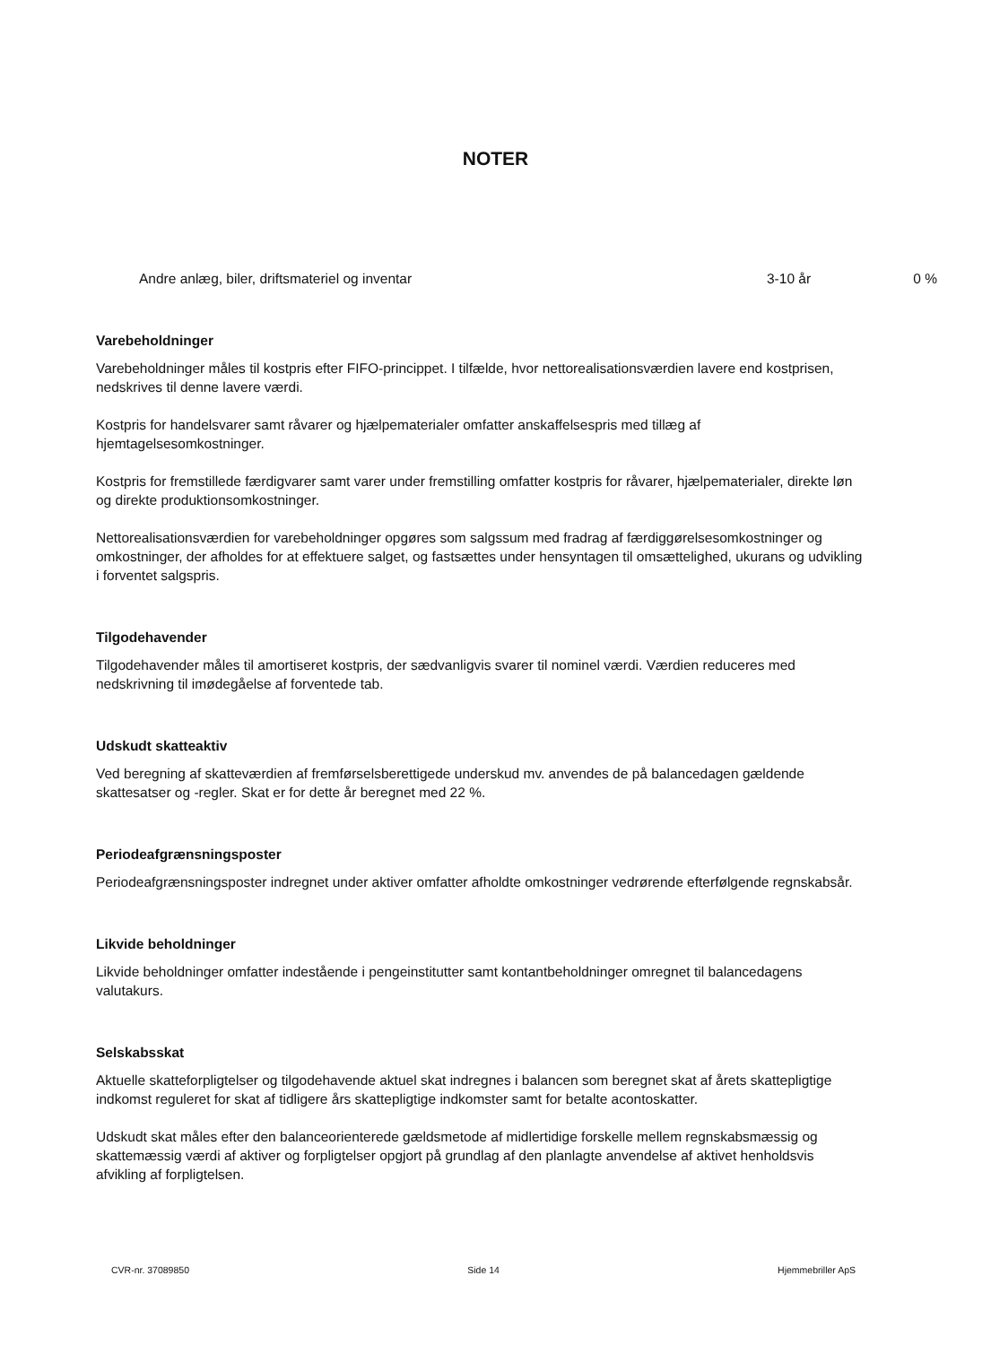NOTER
| Andre anlæg, biler, driftsmateriel og inventar | 3-10 år | 0 % |
Varebeholdninger
Varebeholdninger måles til kostpris efter FIFO-princippet. I tilfælde, hvor nettorealisationsværdien lavere end kostprisen, nedskrives til denne lavere værdi.
Kostpris for handelsvarer samt råvarer og hjælpematerialer omfatter anskaffelsespris med tillæg af hjemtagelsesomkostninger.
Kostpris for fremstillede færdigvarer samt varer under fremstilling omfatter kostpris for råvarer, hjælpematerialer, direkte løn og direkte produktionsomkostninger.
Nettorealisationsværdien for varebeholdninger opgøres som salgssum med fradrag af færdiggørelsesomkostninger og omkostninger, der afholdes for at effektuere salget, og fastsættes under hensyntagen til omsættelighed, ukurans og udvikling i forventet salgspris.
Tilgodehavender
Tilgodehavender måles til amortiseret kostpris, der sædvanligvis svarer til nominel værdi. Værdien reduceres med nedskrivning til imødegåelse af forventede tab.
Udskudt skatteaktiv
Ved beregning af skatteværdien af fremførselsberettigede underskud mv. anvendes de på balancedagen gældende skattesatser og -regler. Skat er for dette år beregnet med 22 %.
Periodeafgrænsningsposter
Periodeafgrænsningsposter indregnet under aktiver omfatter afholdte omkostninger vedrørende efterfølgende regnskabsår.
Likvide beholdninger
Likvide beholdninger omfatter indestående i pengeinstitutter samt kontantbeholdninger omregnet til balancedagens valutakurs.
Selskabsskat
Aktuelle skatteforpligtelser og tilgodehavende aktuel skat indregnes i balancen som beregnet skat af årets skattepligtige indkomst reguleret for skat af tidligere års skattepligtige indkomster samt for betalte acontoskatter.
Udskudt skat måles efter den balanceorienterede gældsmetode af midlertidige forskelle mellem regnskabsmæssig og skattemæssig værdi af aktiver og forpligtelser opgjort på grundlag af den planlagte anvendelse af aktivet henholdsvis afvikling af forpligtelsen.
CVR-nr. 37089850 Side 14 Hjemmebriller ApS